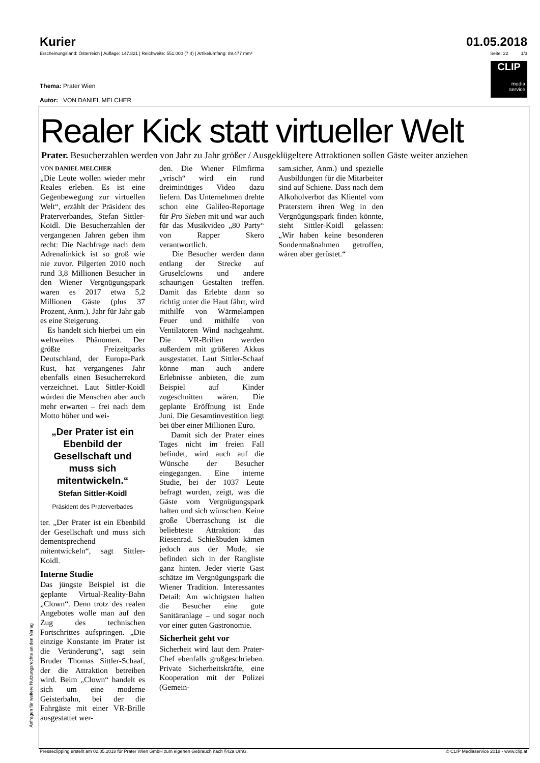Kurier 01.05.2018
Erscheinungsland: Österreich | Auflage: 147.821 | Reichweite: 551.000 (7,4) | Artikelumfang: 89.477 mm² Seite: 22 1/3
CLIP
media
service
Thema: Prater Wien
Autor: VON DANIEL MELCHER
Realer Kick statt virtueller Welt
Prater. Besucherzahlen werden von Jahr zu Jahr größer / Ausgeklügeltere Attraktionen sollen Gäste weiter anziehen
VON DANIEL MELCHER
„Die Leute wollen wieder mehr Reales erleben. Es ist eine Gegenbewegung zur virtuellen Welt“, erzählt der Präsident des Praterverbandes, Stefan Sittler-Koidl. Die Besucherzahlen der vergangenen Jahren geben ihm recht: Die Nachfrage nach dem Adrenalinkick ist so groß wie nie zuvor. Pilgerten 2010 noch rund 3,8 Millionen Besucher in den Wiener Vergnügungspark waren es 2017 etwa 5,2 Millionen Gäste (plus 37 Prozent, Anm.). Jahr für Jahr gab es eine Steigerung.
Es handelt sich hierbei um ein weltweites Phänomen. Der größte Freizeitparks Deutschland, der Europa-Park Rust, hat vergangenes Jahr ebenfalls einen Besucherrekord verzeichnet. Laut Sittler-Koidl würden die Menschen aber auch mehr erwarten – frei nach dem Motto höher und wei-
„Der Prater ist ein Ebenbild der Gesellschaft und muss sich mitentwickeln.“
Stefan Sittler-Koidl
Präsident des Praterverbades
ter. „Der Prater ist ein Ebenbild der Gesellschaft und muss sich dementsprechend mitentwickeln“, sagt Sittler-Koidl.
Interne Studie
Das jüngste Beispiel ist die geplante Virtual-Reality-Bahn „Clown“. Denn trotz des realen Angebotes wolle man auf den Zug des technischen Fortschrittes aufspringen. „Die einzige Konstante im Prater ist die Veränderung“, sagt sein Bruder Thomas Sittler-Schaaf, der die Attraktion betreiben wird. Beim „Clown“ handelt es sich um eine moderne Geisterbahn, bei der die Fahrgäste mit einer VR-Brille ausgestattet wer-
den. Die Wiener Filmfirma „vrisch“ wird ein rund dreiminütiges Video dazu liefern. Das Unternehmen drehte schon eine Galileo-Reportage für Pro Sieben mit und war auch für das Musikvideo „80 Party“ von Rapper Skero verantwortlich.
Die Besucher werden dann entlang der Strecke auf Gruselclowns und andere schaurigen Gestalten treffen. Damit das Erlebte dann so richtig unter die Haut fährt, wird mithilfe von Wärmelampen Feuer und mithilfe von Ventilatoren Wind nachgeahmt. Die VR-Brillen werden außerdem mit größeren Akkus ausgestattet. Laut Sittler-Schaaf könne man auch andere Erlebnisse anbieten, die zum Beispiel auf Kinder zugeschnitten wären. Die geplante Eröffnung ist Ende Juni. Die Gesamtinvestition liegt bei über einer Millionen Euro.
Damit sich der Prater eines Tages nicht im freien Fall befindet, wird auch auf die Wünsche der Besucher eingegangen. Eine interne Studie, bei der 1037 Leute befragt wurden, zeigt, was die Gäste vom Vergnügungspark halten und sich wünschen. Keine große Überraschung ist die beliebteste Attraktion: das Riesenrad. Schießbuden kämen jedoch aus der Mode, sie befinden sich in der Rangliste ganz hinten. Jeder vierte Gast schätze im Vergnügungspark die Wiener Tradition. Interessantes Detail: Am wichtigsten halten die Besucher eine gute Sanitäranlage – und sogar noch vor einer guten Gastronomie.
Sicherheit geht vor
Sicherheit wird laut dem Prater-Chef ebenfalls großgeschrieben. Private Sicherheitskräfte, eine Kooperation mit der Polizei (Gemein-
sam.sicher, Anm.) und spezielle Ausbildungen für die Mitarbeiter sind auf Schiene. Dass nach dem Alkoholverbot das Klientel vom Praterstern ihren Weg in den Vergnügungspark finden könnte, sieht Sittler-Koidl gelassen: „Wir haben keine besonderen Sondermaßnahmen getroffen, wären aber gerüstet.“
Anfragen für weitere Nutzungsrechte an den Verlag
Presseclipping erstellt am 02.05.2018 für Prater Wien GmbH zum eigenen Gebrauch nach §42a UrhG. © CLIP Mediaservice 2018 - www.clip.at